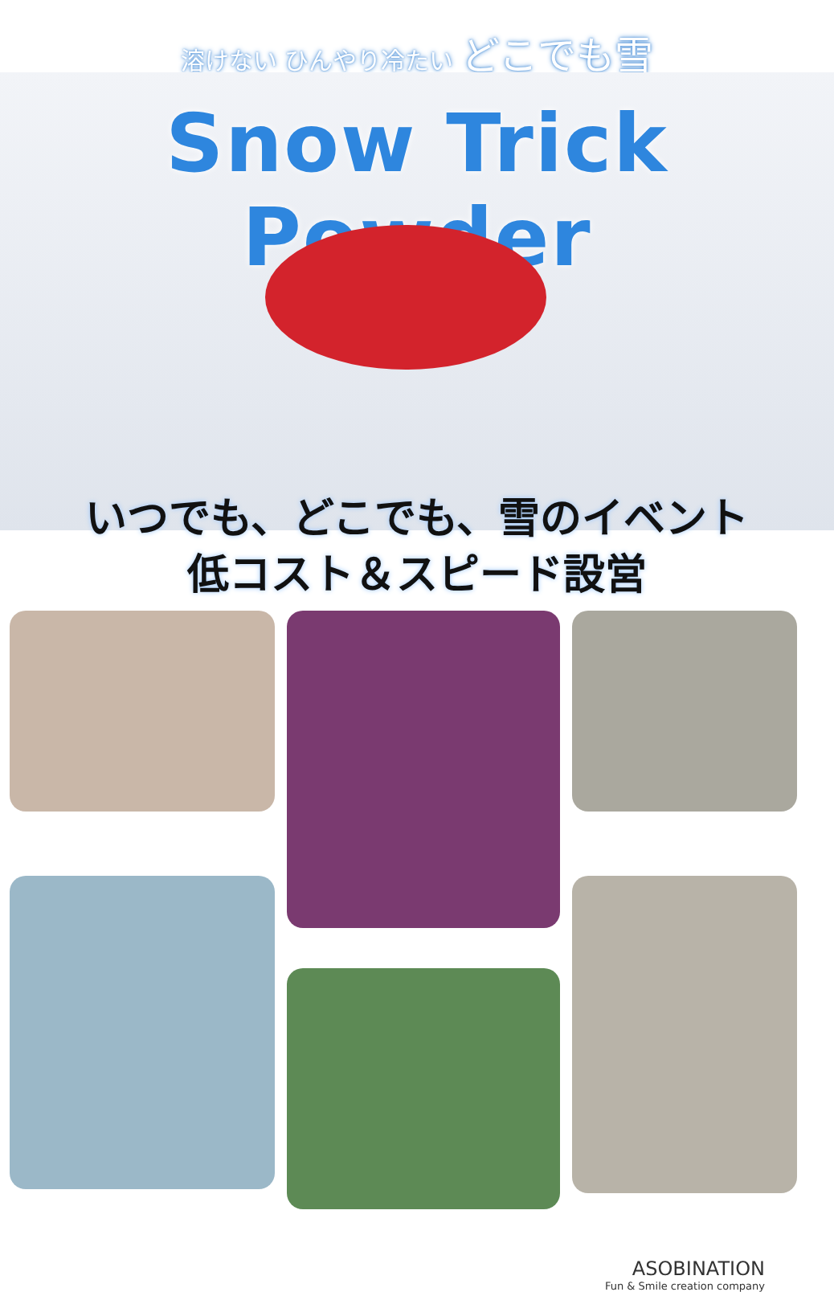溶けない ひんやり冷たい どこでも雪
Snow Trick Powder
いつでも、どこでも、雪のイベント
低コスト＆スピード設営
ASOBINATION
Fun & Smile creation company